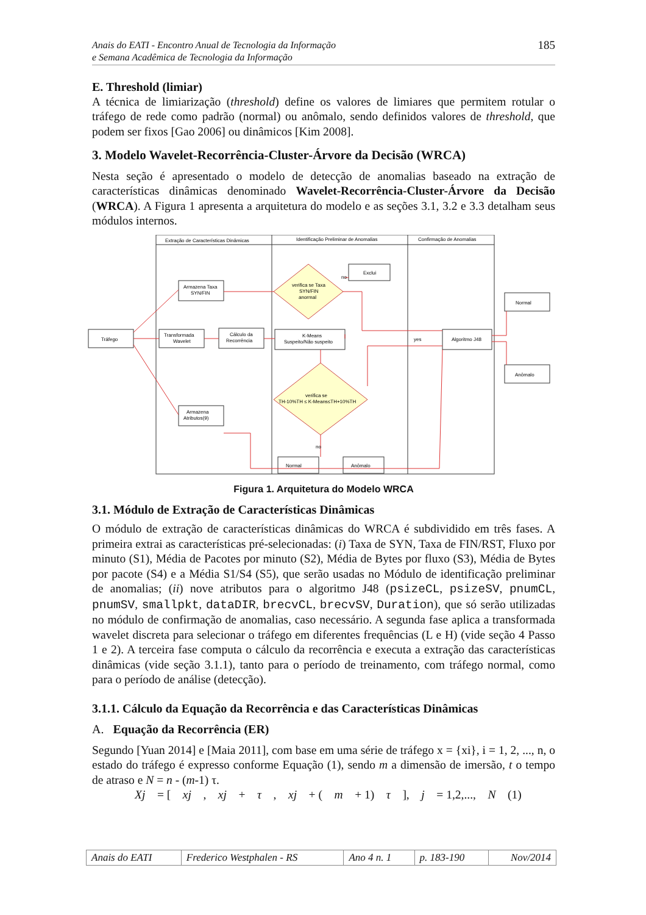Anais do EATI - Encontro Anual de Tecnologia da Informação
e Semana Acadêmica de Tecnologia da Informação
185
E. Threshold (limiar)
A técnica de limiarização (threshold) define os valores de limiares que permitem rotular o tráfego de rede como padrão (normal) ou anômalo, sendo definidos valores de threshold, que podem ser fixos [Gao 2006] ou dinâmicos [Kim 2008].
3. Modelo Wavelet-Recorrência-Cluster-Árvore da Decisão (WRCA)
Nesta seção é apresentado o modelo de detecção de anomalias baseado na extração de características dinâmicas denominado Wavelet-Recorrência-Cluster-Árvore da Decisão (WRCA). A Figura 1 apresenta a arquitetura do modelo e as seções 3.1, 3.2 e 3.3 detalham seus módulos internos.
Extração de Características Dinâmicas
Identificação Preliminar de Anomalias
Confirmação de Anomalias
Tráfego
Armazena Taxa
SYN/FIN
Transformada
Wavelet
Cálculo da
Recorrência
K-Means
Suspeito/Não suspeito
Exclui
no
verifica se Taxa
SYN/FIN
anormal
verifica se
TH-10%TH ≤ K-Means≤TH+10%TH
Armazena
Atributos(9)
Normal
Anômalo
no
yes
Algoritmo J48
Normal
Anômalo
Figura 1. Arquitetura do Modelo WRCA
3.1. Módulo de Extração de Características Dinâmicas
O módulo de extração de características dinâmicas do WRCA é subdividido em três fases. A primeira extrai as características pré-selecionadas: (i) Taxa de SYN, Taxa de FIN/RST, Fluxo por minuto (S1), Média de Pacotes por minuto (S2), Média de Bytes por fluxo (S3), Média de Bytes por pacote (S4) e a Média S1/S4 (S5), que serão usadas no Módulo de identificação preliminar de anomalias; (ii) nove atributos para o algoritmo J48 (psizeCL, psizeSV, pnumCL, pnumSV, smallpkt, dataDIR, brecvCL, brecvSV, Duration), que só serão utilizadas no módulo de confirmação de anomalias, caso necessário. A segunda fase aplica a transformada wavelet discreta para selecionar o tráfego em diferentes frequências (L e H) (vide seção 4 Passo 1 e 2). A terceira fase computa o cálculo da recorrência e executa a extração das características dinâmicas (vide seção 3.1.1), tanto para o período de treinamento, com tráfego normal, como para o período de análise (detecção).
3.1.1. Cálculo da Equação da Recorrência e das Características Dinâmicas
A. Equação da Recorrência (ER)
Segundo [Yuan 2014] e [Maia 2011], com base em uma série de tráfego x = {xi}, i = 1, 2, ..., n, o estado do tráfego é expresso conforme Equação (1), sendo m a dimensão de imersão, t o tempo de atraso e N = n - (m-1) τ.
Xj = [xj, xj + τ, xj + (m + 1) τ], j = 1,2,..., N (1)
| Anais do EATI | Frederico Westphalen - RS | Ano 4 n. 1 | p. 183-190 | Nov/2014 |